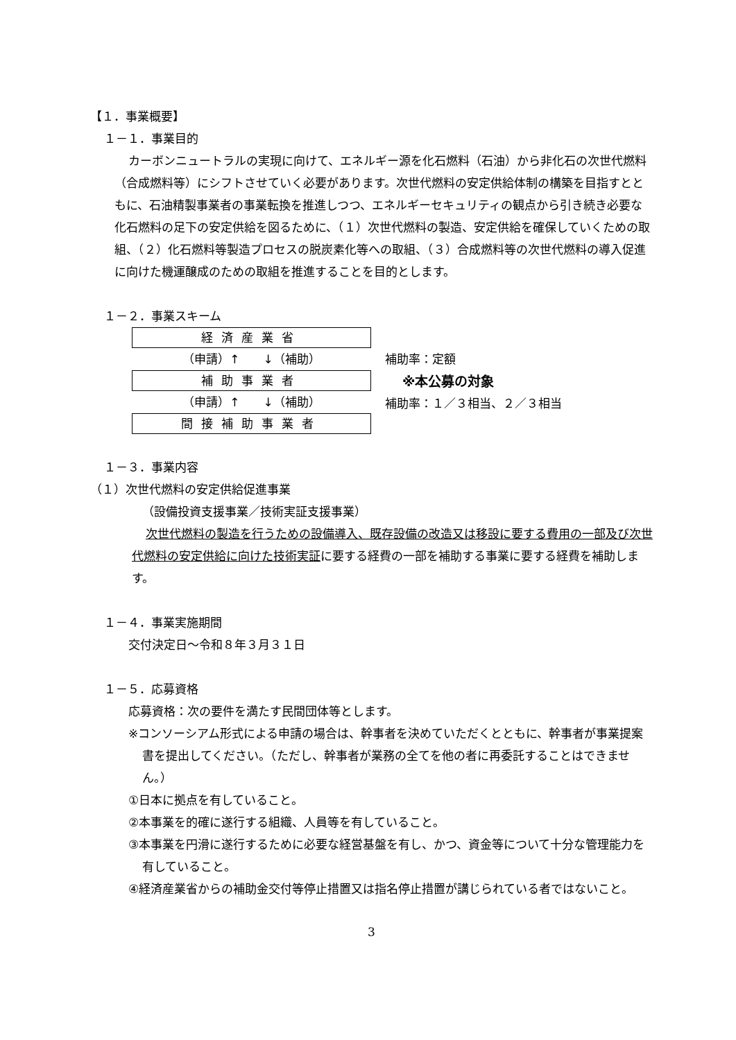【１．事業概要】
１－１．事業目的
カーボンニュートラルの実現に向けて、エネルギー源を化石燃料（石油）から非化石の次世代燃料（合成燃料等）にシフトさせていく必要があります。次世代燃料の安定供給体制の構築を目指すとともに、石油精製事業者の事業転換を推進しつつ、エネルギーセキュリティの観点から引き続き必要な化石燃料の足下の安定供給を図るために、（１）次世代燃料の製造、安定供給を確保していくための取組、（２）化石燃料等製造プロセスの脱炭素化等への取組、（３）合成燃料等の次世代燃料の導入促進に向けた機運醸成のための取組を推進することを目的とします。
１－２．事業スキーム
経済産業省
（申請）↑　　↓（補助）
補助事業者
（申請）↑　　↓（補助）
間接補助事業者
補助率：定額
※本公募の対象
補助率：１／３相当、２／３相当
１－３．事業内容
（１）次世代燃料の安定供給促進事業
（設備投資支援事業／技術実証支援事業）
次世代燃料の製造を行うための設備導入、既存設備の改造又は移設に要する費用の一部及び次世代燃料の安定供給に向けた技術実証に要する経費の一部を補助する事業に要する経費を補助します。
１－４．事業実施期間
交付決定日～令和８年３月３１日
１－５．応募資格
応募資格：次の要件を満たす民間団体等とします。
※コンソーシアム形式による申請の場合は、幹事者を決めていただくとともに、幹事者が事業提案書を提出してください。（ただし、幹事者が業務の全てを他の者に再委託することはできません。）
①日本に拠点を有していること。
②本事業を的確に遂行する組織、人員等を有していること。
③本事業を円滑に遂行するために必要な経営基盤を有し、かつ、資金等について十分な管理能力を有していること。
④経済産業省からの補助金交付等停止措置又は指名停止措置が講じられている者ではないこと。
3